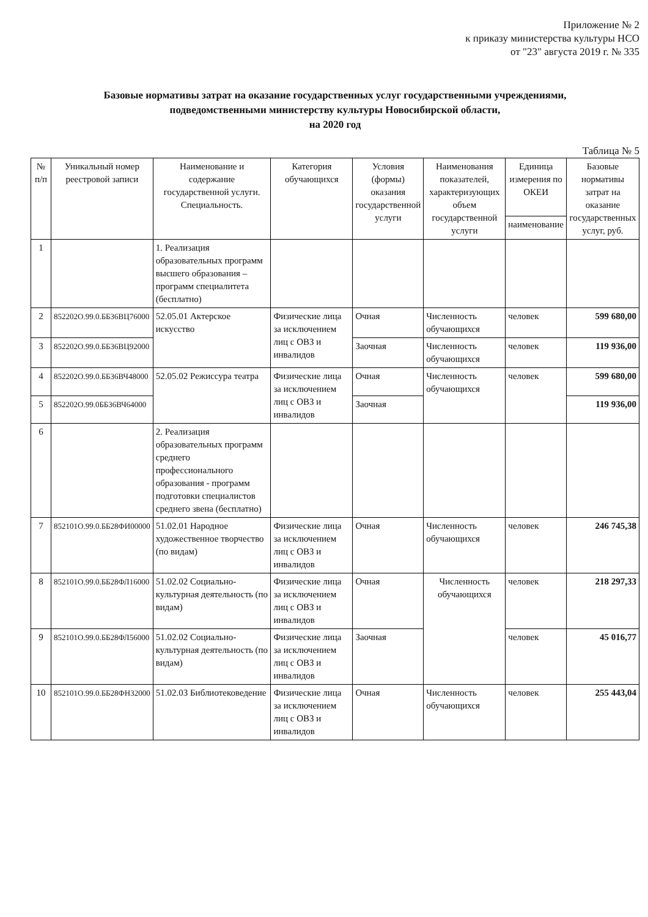Приложение № 2
к приказу министерства культуры НСО
от "23" августа 2019 г. № 335
Базовые нормативы затрат на оказание государственных услуг государственными учреждениями,
подведомственными министерству культуры Новосибирской области,
на 2020 год
Таблица № 5
| № п/п | Уникальный номер реестровой записи | Наименование и содержание государственной услуги. Специальность. | Категория обучающихся | Условия (формы) оказания государственной услуги | Наименования показателей, характеризующих объем государственной услуги | Единица измерения по ОКЕИ | Базовые нормативы затрат на оказание государственных услуг, руб. |
| --- | --- | --- | --- | --- | --- | --- | --- |
| | | | | | | наименование | |
| 1 | | 1. Реализация образовательных программ высшего образования – программ специалитета (бесплатно) | | | | | |
| 2 | 852202О.99.0.ББ36ВЦ76000 | 52.05.01 Актерское искусство | Физические лица за исключением лиц с ОВЗ и инвалидов | Очная | Численность обучающихся | человек | 599 680,00 |
| 3 | 852202О.99.0.ББ36ВЦ92000 | | | Заочная | Численность обучающихся | человек | 119 936,00 |
| 4 | 852202О.99.0.ББ36ВЧ48000 | 52.05.02 Режиссура театра | Физические лица за исключением лиц с ОВЗ и инвалидов | Очная | Численность обучающихся | человек | 599 680,00 |
| 5 | 852202О.99.0ББ36ВЧ64000 | | | Заочная | | | 119 936,00 |
| 6 | | 2. Реализация образовательных программ среднего профессионального образования - программ подготовки специалистов среднего звена (бесплатно) | | | | | |
| 7 | 852101О.99.0.ББ28ФИ00000 | 51.02.01 Народное художественное творчество (по видам) | Физические лица за исключением лиц с ОВЗ и инвалидов | Очная | Численность обучающихся | человек | 246 745,38 |
| 8 | 852101О.99.0.ББ28ФЛ16000 | 51.02.02 Социально-культурная деятельность (по видам) | Физические лица за исключением лиц с ОВЗ и инвалидов | Очная | Численность обучающихся | человек | 218 297,33 |
| 9 | 852101О.99.0.ББ28ФЛ56000 | 51.02.02 Социально-культурная деятельность (по видам) | Физические лица за исключением лиц с ОВЗ и инвалидов | Заочная | | человек | 45 016,77 |
| 10 | 852101О.99.0.ББ28ФН32000 | 51.02.03 Библиотековедение | Физические лица за исключением лиц с ОВЗ и инвалидов | Очная | Численность обучающихся | человек | 255 443,04 |